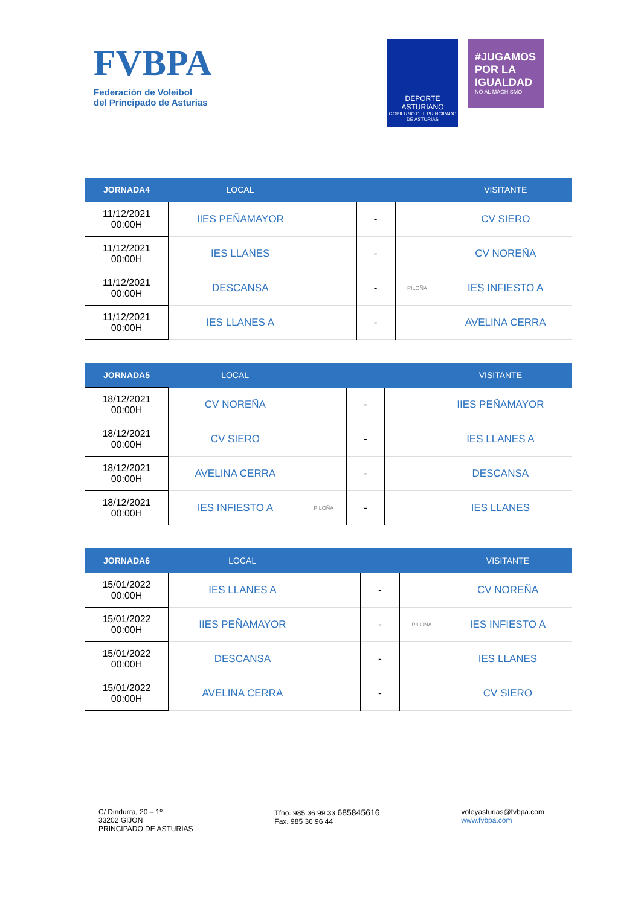FVBPA
Federación de Voleibol
del Principado de Asturias
DEPORTE
ASTURIANO
GOBIERNO DEL PRINCIPADO DE ASTURIAS
#JUGAMOS POR LA IGUALDAD
NO AL MACHISMO
| JORNADA4 | LOCAL | | | | VISITANTE |
| --- | --- | --- | --- | --- | --- |
| 11/12/2021 00:00H | IIES PEÑAMAYOR | | - | | CV SIERO |
| 11/12/2021 00:00H | IES LLANES | | - | | CV NOREÑA |
| 11/12/2021 00:00H | DESCANSA | | - | PILOÑA | IES INFIESTO A |
| 11/12/2021 00:00H | IES LLANES A | | - | | AVELINA CERRA |
| JORNADA5 | LOCAL | | | | VISITANTE |
| --- | --- | --- | --- | --- | --- |
| 18/12/2021 00:00H | CV NOREÑA | | - | | IIES PEÑAMAYOR |
| 18/12/2021 00:00H | CV SIERO | | - | | IES LLANES A |
| 18/12/2021 00:00H | AVELINA CERRA | | - | | DESCANSA |
| 18/12/2021 00:00H | IES INFIESTO A | PILOÑA | - | | IES LLANES |
| JORNADA6 | LOCAL | | | | VISITANTE |
| --- | --- | --- | --- | --- | --- |
| 15/01/2022 00:00H | IES LLANES A | | - | | CV NOREÑA |
| 15/01/2022 00:00H | IIES PEÑAMAYOR | | - | PILOÑA | IES INFIESTO A |
| 15/01/2022 00:00H | DESCANSA | | - | | IES LLANES |
| 15/01/2022 00:00H | AVELINA CERRA | | - | | CV SIERO |
C/ Dindurra, 20 – 1º
33202 GIJON
PRINCIPADO DE ASTURIAS
Tfno. 985 36 99 33 685845616
Fax. 985 36 96 44
voleyasturias@fvbpa.com
www.fvbpa.com